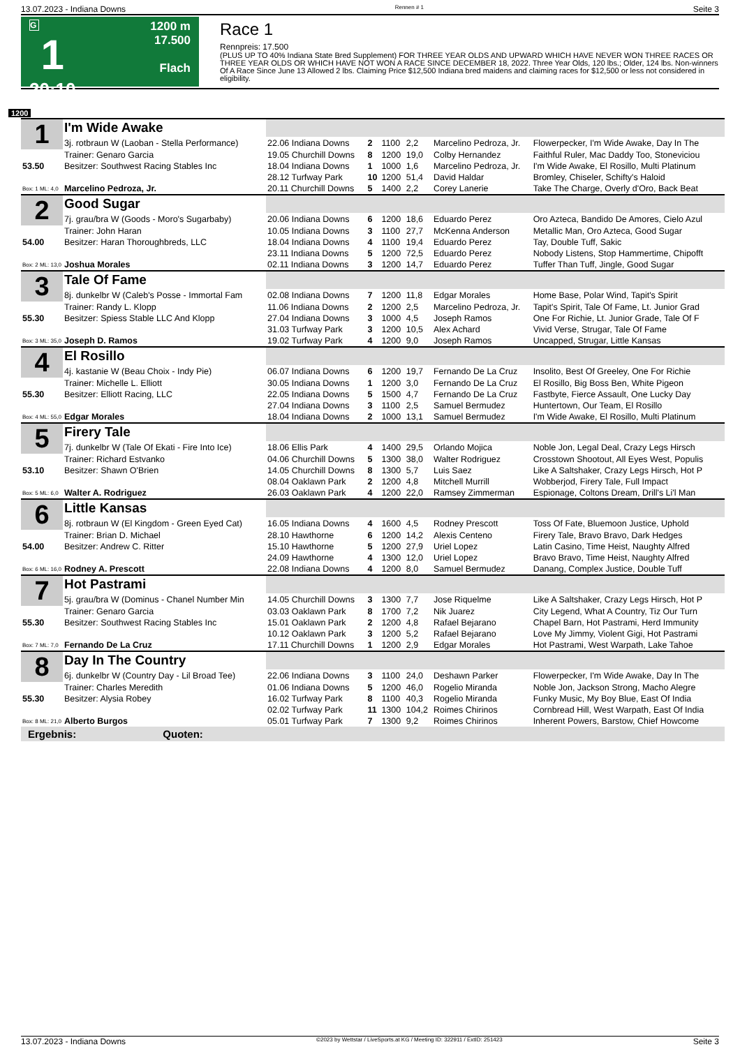13.07.2023 - Indiana Downs Rennen # 1 Seite 3
G
1
20:10
1200 m
17.500
Flach
Race 1
Rennpreis: 17.500
(PLUS UP TO 40% Indiana State Bred Supplement) FOR THREE YEAR OLDS AND UPWARD WHICH HAVE NEVER WON THREE RACES OR THREE YEAR OLDS OR WHICH HAVE NOT WON A RACE SINCE DECEMBER 18, 2022. Three Year Olds, 120 lbs.; Older, 124 lbs. Non-winners Of A Race Since June 13 Allowed 2 lbs. Claiming Price $12,500 Indiana bred maidens and claiming races for $12,500 or less not considered in eligibility.
1200
| 1 | I'm Wide Awake | | | | | | |
| | 3j. rotbraun W (Laoban - Stella Performance) | 22.06 Indiana Downs | 2 | 1100 | 2,2 | Marcelino Pedroza, Jr. | Flowerpecker, I'm Wide Awake, Day In The |
| | Trainer: Genaro Garcia | 19.05 Churchill Downs | 8 | 1200 | 19,0 | Colby Hernandez | Faithful Ruler, Mac Daddy Too, Stoneviciou |
| 53.50 | Besitzer: Southwest Racing Stables Inc | 18.04 Indiana Downs | 1 | 1000 | 1,6 | Marcelino Pedroza, Jr. | I'm Wide Awake, El Rosillo, Multi Platinum |
| | | 28.12 Turfway Park | 10 | 1200 | 51,4 | David Haldar | Bromley, Chiseler, Schifty's Haloid |
| Box: 1 ML: 4,0 | Marcelino Pedroza, Jr. | 20.11 Churchill Downs | 5 | 1400 | 2,2 | Corey Lanerie | Take The Charge, Overly d'Oro, Back Beat |
| 2 | Good Sugar | | | | | | |
| | 7j. grau/bra W (Goods - Moro's Sugarbaby) | 20.06 Indiana Downs | 6 | 1200 | 18,6 | Eduardo Perez | Oro Azteca, Bandido De Amores, Cielo Azul |
| | Trainer: John Haran | 10.05 Indiana Downs | 3 | 1100 | 27,7 | McKenna Anderson | Metallic Man, Oro Azteca, Good Sugar |
| 54.00 | Besitzer: Haran Thoroughbreds, LLC | 18.04 Indiana Downs | 4 | 1100 | 19,4 | Eduardo Perez | Tay, Double Tuff, Sakic |
| | | 23.11 Indiana Downs | 5 | 1200 | 72,5 | Eduardo Perez | Nobody Listens, Stop Hammertime, Chipofft |
| Box: 2 ML: 13,0 | Joshua Morales | 02.11 Indiana Downs | 3 | 1200 | 14,7 | Eduardo Perez | Tuffer Than Tuff, Jingle, Good Sugar |
| 3 | Tale Of Fame | | | | | | |
| | 8j. dunkelbr W (Caleb's Posse - Immortal Fam | 02.08 Indiana Downs | 7 | 1200 | 11,8 | Edgar Morales | Home Base, Polar Wind, Tapit's Spirit |
| | Trainer: Randy L. Klopp | 11.06 Indiana Downs | 2 | 1200 | 2,5 | Marcelino Pedroza, Jr. | Tapit's Spirit, Tale Of Fame, Lt. Junior Grad |
| 55.30 | Besitzer: Spiess Stable LLC And Klopp | 27.04 Indiana Downs | 3 | 1000 | 4,5 | Joseph Ramos | One For Richie, Lt. Junior Grade, Tale Of F |
| | | 31.03 Turfway Park | 3 | 1200 | 10,5 | Alex Achard | Vivid Verse, Strugar, Tale Of Fame |
| Box: 3 ML: 35,0 | Joseph D. Ramos | 19.02 Turfway Park | 4 | 1200 | 9,0 | Joseph Ramos | Uncapped, Strugar, Little Kansas |
| 4 | El Rosillo | | | | | | |
| | 4j. kastanie W (Beau Choix - Indy Pie) | 06.07 Indiana Downs | 6 | 1200 | 19,7 | Fernando De La Cruz | Insolito, Best Of Greeley, One For Richie |
| | Trainer: Michelle L. Elliott | 30.05 Indiana Downs | 1 | 1200 | 3,0 | Fernando De La Cruz | El Rosillo, Big Boss Ben, White Pigeon |
| 55.30 | Besitzer: Elliott Racing, LLC | 22.05 Indiana Downs | 5 | 1500 | 4,7 | Fernando De La Cruz | Fastbyte, Fierce Assault, One Lucky Day |
| | | 27.04 Indiana Downs | 3 | 1100 | 2,5 | Samuel Bermudez | Huntertown, Our Team, El Rosillo |
| Box: 4 ML: 55,0 | Edgar Morales | 18.04 Indiana Downs | 2 | 1000 | 13,1 | Samuel Bermudez | I'm Wide Awake, El Rosillo, Multi Platinum |
| 5 | Firery Tale | | | | | | |
| | 7j. dunkelbr W (Tale Of Ekati - Fire Into Ice) | 18.06 Ellis Park | 4 | 1400 | 29,5 | Orlando Mojica | Noble Jon, Legal Deal, Crazy Legs Hirsch |
| | Trainer: Richard Estvanko | 04.06 Churchill Downs | 5 | 1300 | 38,0 | Walter Rodriguez | Crosstown Shootout, All Eyes West, Populis |
| 53.10 | Besitzer: Shawn O'Brien | 14.05 Churchill Downs | 8 | 1300 | 5,7 | Luis Saez | Like A Saltshaker, Crazy Legs Hirsch, Hot P |
| | | 08.04 Oaklawn Park | 2 | 1200 | 4,8 | Mitchell Murrill | Wobberjod, Firery Tale, Full Impact |
| Box: 5 ML: 6,0 | Walter A. Rodriguez | 26.03 Oaklawn Park | 4 | 1200 | 22,0 | Ramsey Zimmerman | Espionage, Coltons Dream, Drill's Li'l Man |
| 6 | Little Kansas | | | | | | |
| | 8j. rotbraun W (El Kingdom - Green Eyed Cat) | 16.05 Indiana Downs | 4 | 1600 | 4,5 | Rodney Prescott | Toss Of Fate, Bluemoon Justice, Uphold |
| | Trainer: Brian D. Michael | 28.10 Hawthorne | 6 | 1200 | 14,2 | Alexis Centeno | Firery Tale, Bravo Bravo, Dark Hedges |
| 54.00 | Besitzer: Andrew C. Ritter | 15.10 Hawthorne | 5 | 1200 | 27,9 | Uriel Lopez | Latin Casino, Time Heist, Naughty Alfred |
| | | 24.09 Hawthorne | 4 | 1300 | 12,0 | Uriel Lopez | Bravo Bravo, Time Heist, Naughty Alfred |
| Box: 6 ML: 16,0 | Rodney A. Prescott | 22.08 Indiana Downs | 4 | 1200 | 8,0 | Samuel Bermudez | Danang, Complex Justice, Double Tuff |
| 7 | Hot Pastrami | | | | | | |
| | 5j. grau/bra W (Dominus - Chanel Number Min | 14.05 Churchill Downs | 3 | 1300 | 7,7 | Jose Riquelme | Like A Saltshaker, Crazy Legs Hirsch, Hot P |
| | Trainer: Genaro Garcia | 03.03 Oaklawn Park | 8 | 1700 | 7,2 | Nik Juarez | City Legend, What A Country, Tiz Our Turn |
| 55.30 | Besitzer: Southwest Racing Stables Inc | 15.01 Oaklawn Park | 2 | 1200 | 4,8 | Rafael Bejarano | Chapel Barn, Hot Pastrami, Herd Immunity |
| | | 10.12 Oaklawn Park | 3 | 1200 | 5,2 | Rafael Bejarano | Love My Jimmy, Violent Gigi, Hot Pastrami |
| Box: 7 ML: 7,0 | Fernando De La Cruz | 17.11 Churchill Downs | 1 | 1200 | 2,9 | Edgar Morales | Hot Pastrami, West Warpath, Lake Tahoe |
| 8 | Day In The Country | | | | | | |
| | 6j. dunkelbr W (Country Day - Lil Broad Tee) | 22.06 Indiana Downs | 3 | 1100 | 24,0 | Deshawn Parker | Flowerpecker, I'm Wide Awake, Day In The |
| | Trainer: Charles Meredith | 01.06 Indiana Downs | 5 | 1200 | 46,0 | Rogelio Miranda | Noble Jon, Jackson Strong, Macho Alegre |
| 55.30 | Besitzer: Alysia Robey | 16.02 Turfway Park | 8 | 1100 | 40,3 | Rogelio Miranda | Funky Music, My Boy Blue, East Of India |
| | | 02.02 Turfway Park | 11 | 1300 | 104,2 | Roimes Chirinos | Cornbread Hill, West Warpath, East Of India |
| Box: 8 ML: 21,0 | Alberto Burgos | 05.01 Turfway Park | 7 | 1300 | 9,2 | Roimes Chirinos | Inherent Powers, Barstow, Chief Howcome |
Ergebnis: Quoten:
13.07.2023 - Indiana Downs ©2023 by Wettstar / LiveSports.at KG / Meeting ID: 322911 / ExtID: 251423 Seite 3